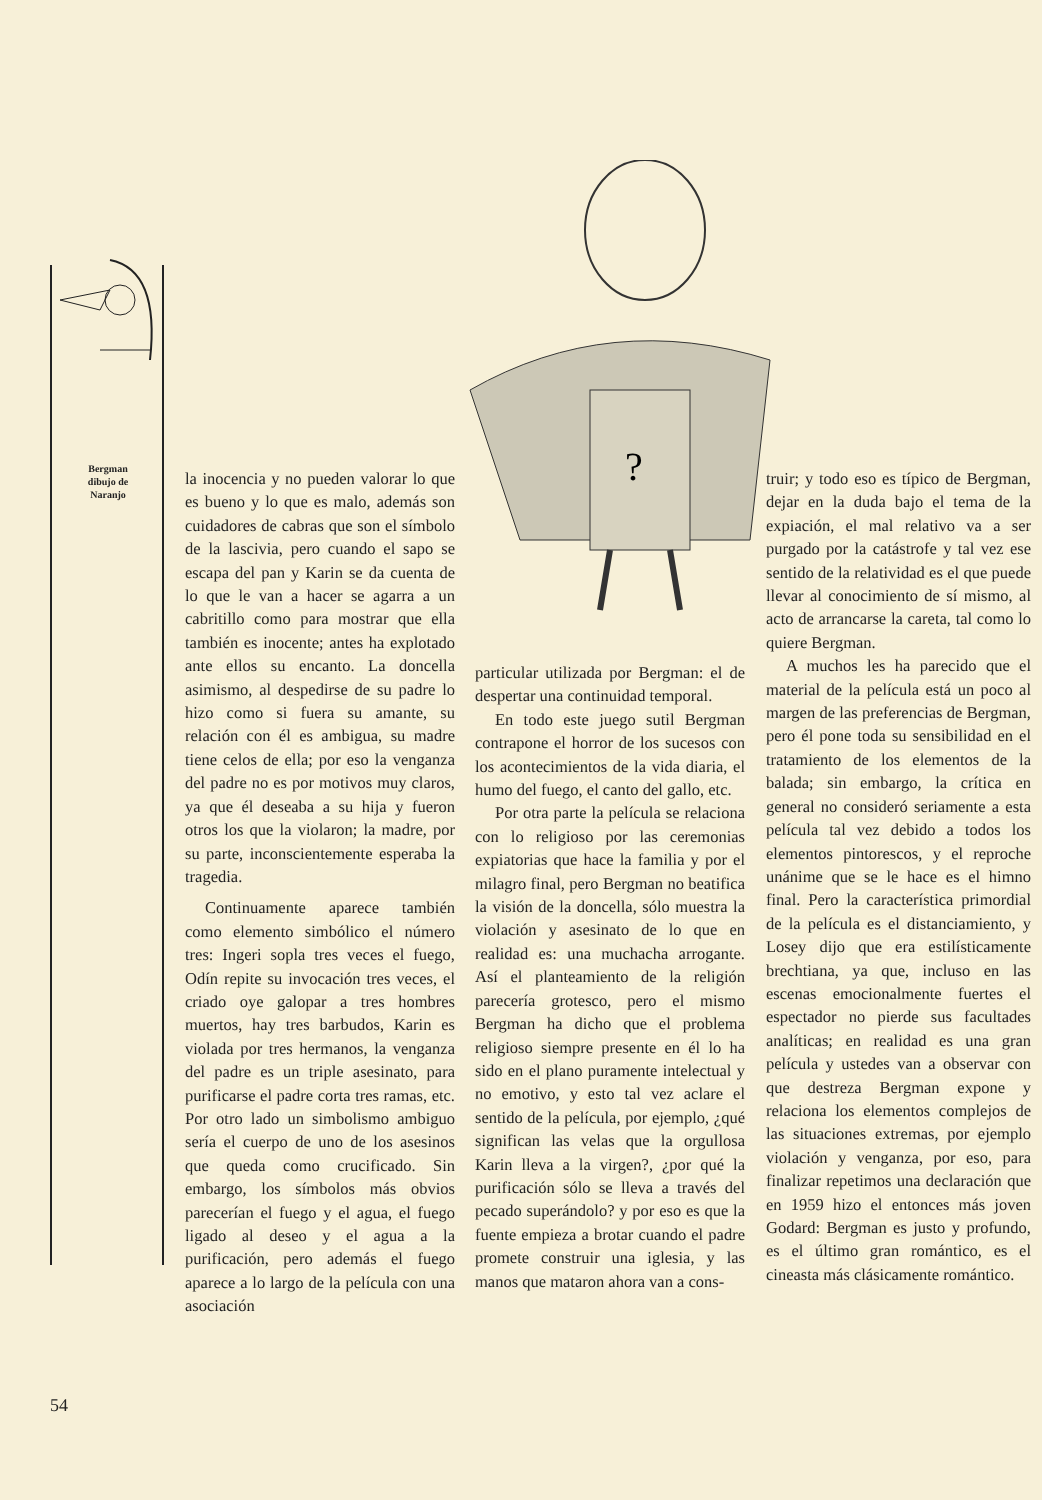?
Bergman
dibujo de
Naranjo
la inocencia y no pueden valorar lo que es bueno y lo que es malo, además son cuidadores de cabras que son el símbolo de la lascivia, pero cuando el sapo se escapa del pan y Karin se da cuenta de lo que le van a hacer se agarra a un cabritillo como para mostrar que ella también es inocente; antes ha explotado ante ellos su encanto. La doncella asimismo, al despedirse de su padre lo hizo como si fuera su amante, su relación con él es ambigua, su madre tiene celos de ella; por eso la venganza del padre no es por motivos muy claros, ya que él deseaba a su hija y fueron otros los que la violaron; la madre, por su parte, inconscientemente esperaba la tragedia.
Continuamente aparece también como elemento simbólico el número tres: Ingeri sopla tres veces el fuego, Odín repite su invocación tres veces, el criado oye galopar a tres hombres muertos, hay tres barbudos, Karin es violada por tres hermanos, la venganza del padre es un triple asesinato, para purificarse el padre corta tres ramas, etc. Por otro lado un simbolismo ambiguo sería el cuerpo de uno de los asesinos que queda como crucificado. Sin embargo, los símbolos más obvios parecerían el fuego y el agua, el fuego ligado al deseo y el agua a la purificación, pero además el fuego aparece a lo largo de la película con una asociación
particular utilizada por Bergman: el de despertar una continuidad temporal.
En todo este juego sutil Bergman contrapone el horror de los sucesos con los acontecimientos de la vida diaria, el humo del fuego, el canto del gallo, etc.
Por otra parte la película se relaciona con lo religioso por las ceremonias expiatorias que hace la familia y por el milagro final, pero Bergman no beatifica la visión de la doncella, sólo muestra la violación y asesinato de lo que en realidad es: una muchacha arrogante. Así el planteamiento de la religión parecería grotesco, pero el mismo Bergman ha dicho que el problema religioso siempre presente en él lo ha sido en el plano puramente intelectual y no emotivo, y esto tal vez aclare el sentido de la película, por ejemplo, ¿qué significan las velas que la orgullosa Karin lleva a la virgen?, ¿por qué la purificación sólo se lleva a través del pecado superándolo? y por eso es que la fuente empieza a brotar cuando el padre promete construir una iglesia, y las manos que mataron ahora van a cons-
truir; y todo eso es típico de Bergman, dejar en la duda bajo el tema de la expiación, el mal relativo va a ser purgado por la catástrofe y tal vez ese sentido de la relatividad es el que puede llevar al conocimiento de sí mismo, al acto de arrancarse la careta, tal como lo quiere Bergman.
A muchos les ha parecido que el material de la película está un poco al margen de las preferencias de Bergman, pero él pone toda su sensibilidad en el tratamiento de los elementos de la balada; sin embargo, la crítica en general no consideró seriamente a esta película tal vez debido a todos los elementos pintorescos, y el reproche unánime que se le hace es el himno final. Pero la característica primordial de la película es el distanciamiento, y Losey dijo que era estilísticamente brechtiana, ya que, incluso en las escenas emocionalmente fuertes el espectador no pierde sus facultades analíticas; en realidad es una gran película y ustedes van a observar con que destreza Bergman expone y relaciona los elementos complejos de las situaciones extremas, por ejemplo violación y venganza, por eso, para finalizar repetimos una declaración que en 1959 hizo el entonces más joven Godard: Bergman es justo y profundo, es el último gran romántico, es el cineasta más clásicamente romántico.
54